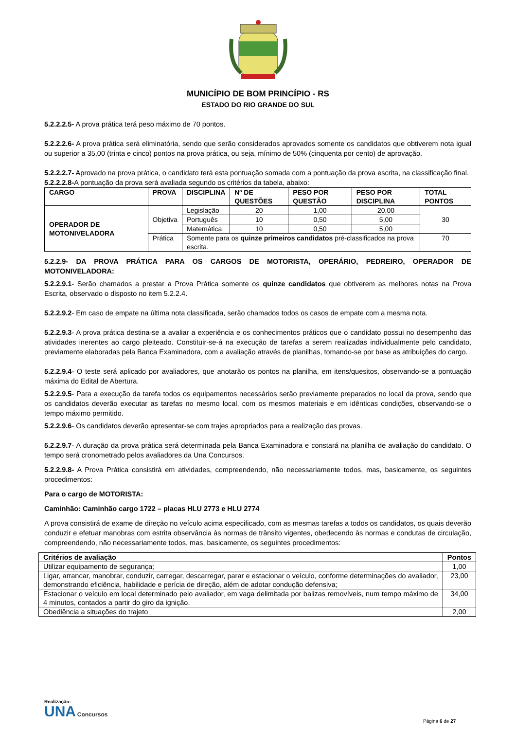MUNICÍPIO DE BOM PRINCÍPIO - RS
ESTADO DO RIO GRANDE DO SUL
5.2.2.2.5- A prova prática terá peso máximo de 70 pontos.
5.2.2.2.6- A prova prática será eliminatória, sendo que serão considerados aprovados somente os candidatos que obtiverem nota igual ou superior a 35,00 (trinta e cinco) pontos na prova prática, ou seja, mínimo de 50% (cinquenta por cento) de aprovação.
5.2.2.2.7- Aprovado na prova prática, o candidato terá esta pontuação somada com a pontuação da prova escrita, na classificação final.
5.2.2.2.8-A pontuação da prova será avaliada segundo os critérios da tabela, abaixo:
| CARGO | PROVA | DISCIPLINA | Nº DE QUESTÕES | PESO POR QUESTÃO | PESO POR DISCIPLINA | TOTAL PONTOS |
| --- | --- | --- | --- | --- | --- | --- |
| OPERADOR DE MOTONIVELADORA | Objetiva | Legislação | 20 | 1,00 | 20,00 | 30 |
| | | Português | 10 | 0,50 | 5,00 | |
| | | Matemática | 10 | 0,50 | 5,00 | |
| | Prática | Somente para os quinze primeiros candidatos pré-classificados na prova escrita. | | | | 70 |
5.2.2.9- DA PROVA PRÁTICA PARA OS CARGOS DE MOTORISTA, OPERÁRIO, PEDREIRO, OPERADOR DE MOTONIVELADORA:
5.2.2.9.1- Serão chamados a prestar a Prova Prática somente os quinze candidatos que obtiverem as melhores notas na Prova Escrita, observado o disposto no item 5.2.2.4.
5.2.2.9.2- Em caso de empate na última nota classificada, serão chamados todos os casos de empate com a mesma nota.
5.2.2.9.3- A prova prática destina-se a avaliar a experiência e os conhecimentos práticos que o candidato possui no desempenho das atividades inerentes ao cargo pleiteado. Constituir-se-á na execução de tarefas a serem realizadas individualmente pelo candidato, previamente elaboradas pela Banca Examinadora, com a avaliação através de planilhas, tomando-se por base as atribuições do cargo.
5.2.2.9.4- O teste será aplicado por avaliadores, que anotarão os pontos na planilha, em itens/quesitos, observando-se a pontuação máxima do Edital de Abertura.
5.2.2.9.5- Para a execução da tarefa todos os equipamentos necessários serão previamente preparados no local da prova, sendo que os candidatos deverão executar as tarefas no mesmo local, com os mesmos materiais e em idênticas condições, observando-se o tempo máximo permitido.
5.2.2.9.6- Os candidatos deverão apresentar-se com trajes apropriados para a realização das provas.
5.2.2.9.7- A duração da prova prática será determinada pela Banca Examinadora e constará na planilha de avaliação do candidato. O tempo será cronometrado pelos avaliadores da Una Concursos.
5.2.2.9.8- A Prova Prática consistirá em atividades, compreendendo, não necessariamente todos, mas, basicamente, os seguintes procedimentos:
Para o cargo de MOTORISTA:
Caminhão: Caminhão cargo 1722 – placas HLU 2773 e HLU 2774
A prova consistirá de exame de direção no veículo acima especificado, com as mesmas tarefas a todos os candidatos, os quais deverão conduzir e efetuar manobras com estrita observância às normas de trânsito vigentes, obedecendo às normas e condutas de circulação, compreendendo, não necessariamente todos, mas, basicamente, os seguintes procedimentos:
| Critérios de avaliação | Pontos |
| --- | --- |
| Utilizar equipamento de segurança; | 1,00 |
| Ligar, arrancar, manobrar, conduzir, carregar, descarregar, parar e estacionar o veículo, conforme determinações do avaliador, demonstrando eficiência, habilidade e perícia de direção, além de adotar condução defensiva; | 23,00 |
| Estacionar o veículo em local determinado pelo avaliador, em vaga delimitada por balizas removíveis, num tempo máximo de 4 minutos, contados a partir do giro da ignição. | 34,00 |
| Obediência a situações do trajeto | 2,00 |
Realização:
UNA Concursos
Página 6 de 27